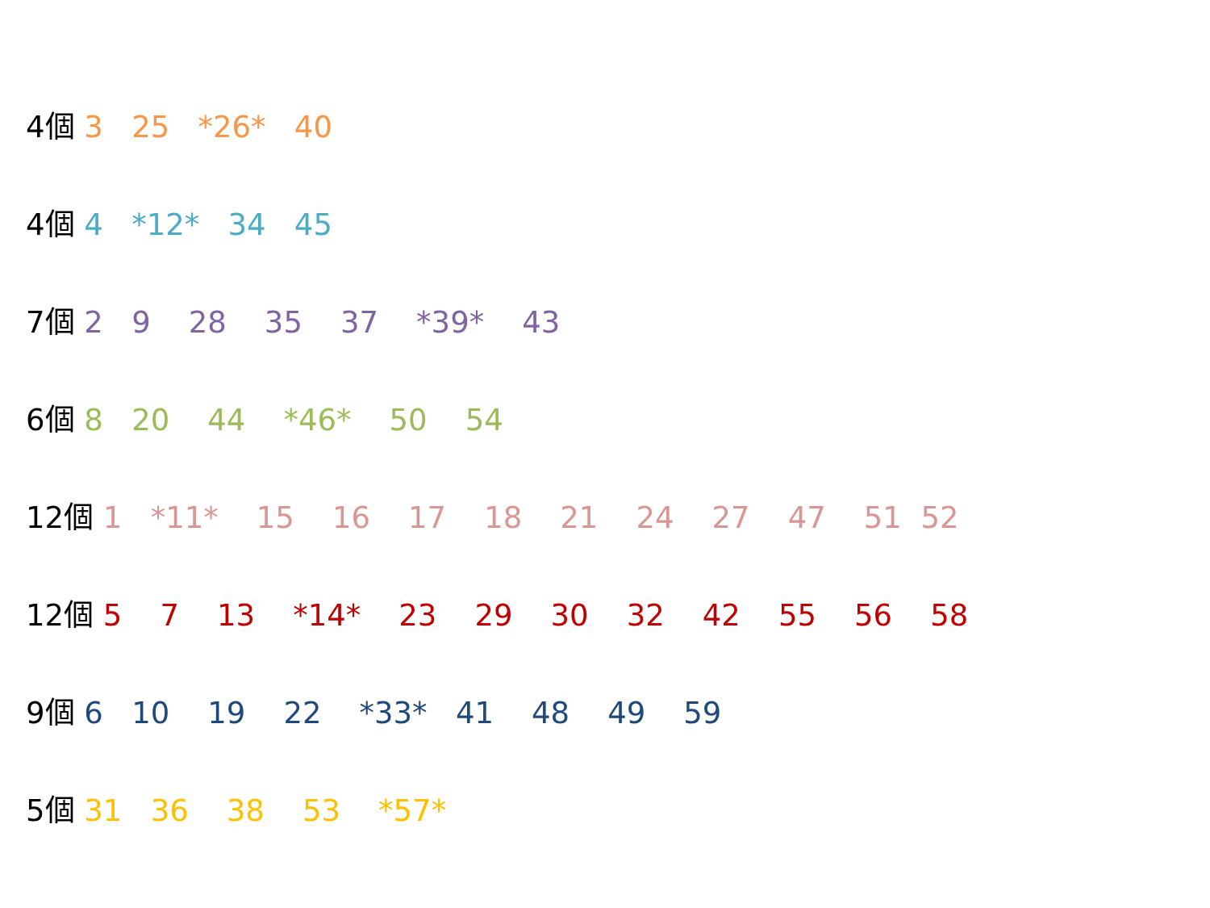4個 3 25 *26* 40
4個 4 *12* 34 45
7個 2 9 28 35 37 *39* 43
6個 8 20 44 *46* 50 54
12個 1 *11* 15 16 17 18 21 24 27 47 51 52
12個 5 7 13 *14* 23 29 30 32 42 55 56 58
9個 6 10 19 22 *33* 41 48 49 59
5個 31 36 38 53 *57*